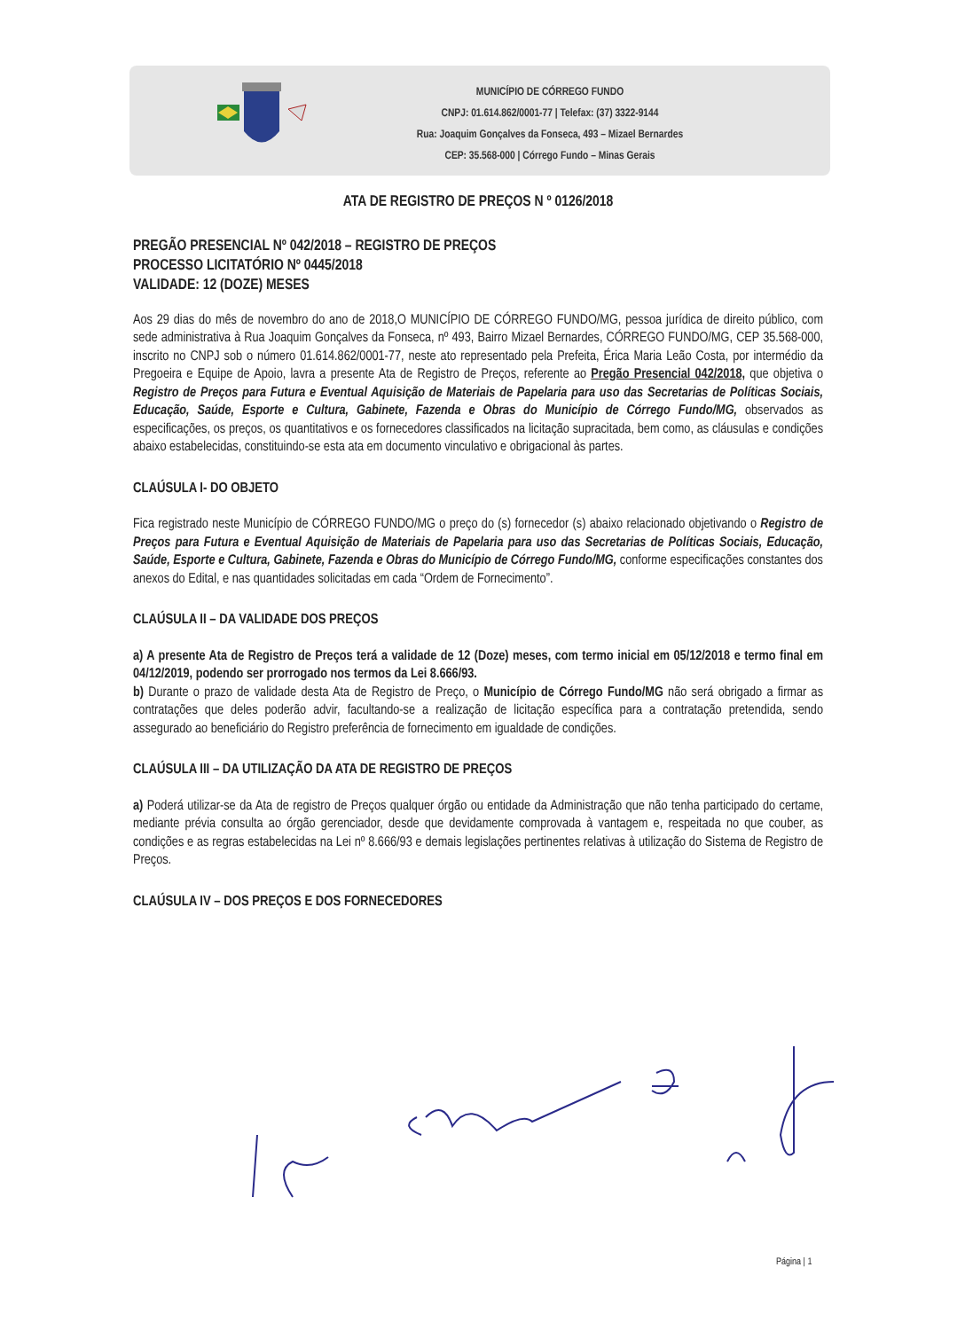MUNICÍPIO DE CÓRREGO FUNDO
CNPJ: 01.614.862/0001-77 | Telefax: (37) 3322-9144
Rua: Joaquim Gonçalves da Fonseca, 493 – Mizael Bernardes
CEP: 35.568-000 | Córrego Fundo – Minas Gerais
ATA DE REGISTRO DE PREÇOS N º 0126/2018
PREGÃO PRESENCIAL Nº 042/2018 – REGISTRO DE PREÇOS
PROCESSO LICITATÓRIO Nº 0445/2018
VALIDADE: 12 (DOZE) MESES
Aos 29 dias do mês de novembro do ano de 2018,O MUNICÍPIO DE CÓRREGO FUNDO/MG, pessoa jurídica de direito público, com sede administrativa à Rua Joaquim Gonçalves da Fonseca, nº 493, Bairro Mizael Bernardes, CÓRREGO FUNDO/MG, CEP 35.568-000, inscrito no CNPJ sob o número 01.614.862/0001-77, neste ato representado pela Prefeita, Érica Maria Leão Costa, por intermédio da Pregoeira e Equipe de Apoio, lavra a presente Ata de Registro de Preços, referente ao Pregão Presencial 042/2018, que objetiva o Registro de Preços para Futura e Eventual Aquisição de Materiais de Papelaria para uso das Secretarias de Políticas Sociais, Educação, Saúde, Esporte e Cultura, Gabinete, Fazenda e Obras do Município de Córrego Fundo/MG, observados as especificações, os preços, os quantitativos e os fornecedores classificados na licitação supracitada, bem como, as cláusulas e condições abaixo estabelecidas, constituindo-se esta ata em documento vinculativo e obrigacional às partes.
CLAÚSULA I- DO OBJETO
Fica registrado neste Município de CÓRREGO FUNDO/MG o preço do (s) fornecedor (s) abaixo relacionado objetivando o Registro de Preços para Futura e Eventual Aquisição de Materiais de Papelaria para uso das Secretarias de Políticas Sociais, Educação, Saúde, Esporte e Cultura, Gabinete, Fazenda e Obras do Município de Córrego Fundo/MG, conforme especificações constantes dos anexos do Edital, e nas quantidades solicitadas em cada “Ordem de Fornecimento”.
CLAÚSULA II – DA VALIDADE DOS PREÇOS
a) A presente Ata de Registro de Preços terá a validade de 12 (Doze) meses, com termo inicial em 05/12/2018 e termo final em 04/12/2019, podendo ser prorrogado nos termos da Lei 8.666/93.
b) Durante o prazo de validade desta Ata de Registro de Preço, o Município de Córrego Fundo/MG não será obrigado a firmar as contratações que deles poderão advir, facultando-se a realização de licitação específica para a contratação pretendida, sendo assegurado ao beneficiário do Registro preferência de fornecimento em igualdade de condições.
CLAÚSULA III – DA UTILIZAÇÃO DA ATA DE REGISTRO DE PREÇOS
a) Poderá utilizar-se da Ata de registro de Preços qualquer órgão ou entidade da Administração que não tenha participado do certame, mediante prévia consulta ao órgão gerenciador, desde que devidamente comprovada à vantagem e, respeitada no que couber, as condições e as regras estabelecidas na Lei nº 8.666/93 e demais legislações pertinentes relativas à utilização do Sistema de Registro de Preços.
CLAÚSULA IV – DOS PREÇOS E DOS FORNECEDORES
Página | 1